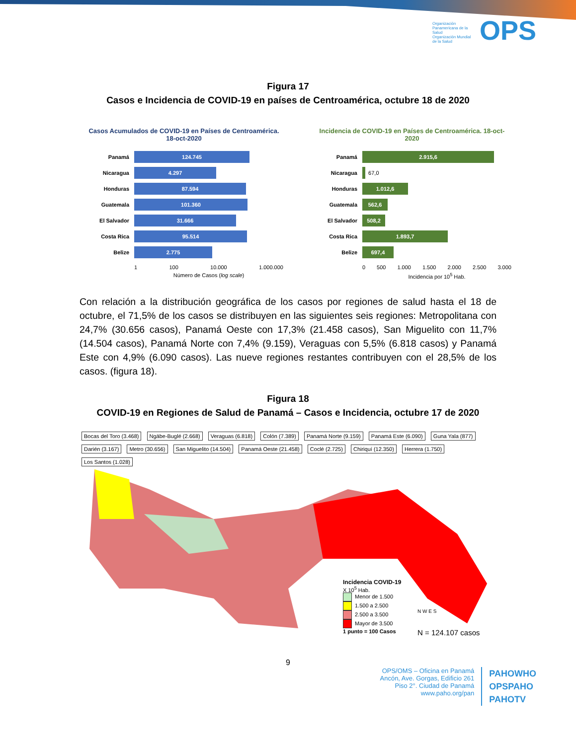Organización Panamericana de la Salud
Organización Mundial de la Salud OPS
Figura 17
Casos e Incidencia de COVID-19 en países de Centroamérica, octubre 18 de 2020
Casos Acumulados de COVID-19 en Países de Centroamérica. 18-oct-2020
Panamá 124.745
Nicaragua 4.297
Honduras 87.594
Guatemala 101.360
El Salvador 31.666
Costa Rica 95.514
Belize 2.775
1 100 10.000 1.000.000
Número de Casos (log scale)
Incidencia de COVID-19 en Países de Centroamérica. 18-oct-2020
Panamá 2.915,6
Nicaragua 67,0
Honduras 1.012,6
Guatemala 562,6
El Salvador 508,2
Costa Rica 1.893,7
Belize 697,4
0 500 1.000 1.500 2.000 2.500 3.000
Incidencia por 10<sup>5</sup> Hab.
Con relación a la distribución geográfica de los casos por regiones de salud hasta el 18 de octubre, el 71,5% de los casos se distribuyen en las siguientes seis regiones: Metropolitana con 24,7% (30.656 casos), Panamá Oeste con 17,3% (21.458 casos), San Miguelito con 11,7% (14.504 casos), Panamá Norte con 7,4% (9.159), Veraguas con 5,5% (6.818 casos) y Panamá Este con 4,9% (6.090 casos). Las nueve regiones restantes contribuyen con el 28,5% de los casos. (figura 18).
Figura 18
COVID-19 en Regiones de Salud de Panamá – Casos e Incidencia, octubre 17 de 2020
Bocas del Toro (3.468) Ngäbe-Buglé (2.668) Veraguas (6.818) Colón (7.389) Panamá Norte (9.159) Panamá Este (6.090) Guna Yala (877) Darién (3.167) Metro (30.656) San Miguelito (14.504) Panamá Oeste (21.458) Coclé (2.725) Chiriquí (12.350) Herrera (1.750) Los Santos (1.028)
Incidencia COVID-19
X 10<sup>5</sup> Hab.
Menor de 1.500
1.500 a 2.500
2.500 a 3.500
Mayor de 3.500
1 punto = 100 Casos
N W E S
N = 124.107 casos
9
OPS/OMS – Oficina en Panamá
Ancón, Ave. Gorgas, Edificio 261
Piso 2°. Ciudad de Panamá
www.paho.org/pan
PAHOWHO
OPSPAHO
PAHOTV